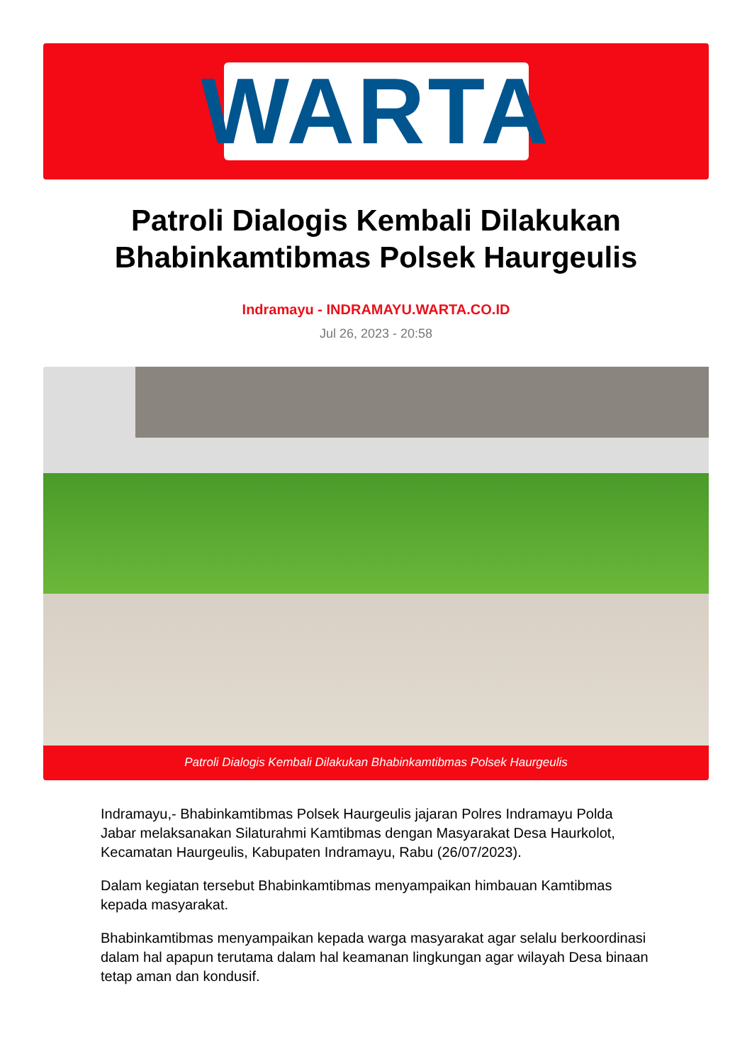WARTA
Patroli Dialogis Kembali Dilakukan
Bhabinkamtibmas Polsek Haurgeulis
Indramayu - INDRAMAYU.WARTA.CO.ID
Jul 26, 2023 - 20:58
Patroli Dialogis Kembali Dilakukan Bhabinkamtibmas Polsek Haurgeulis
Indramayu,- Bhabinkamtibmas Polsek Haurgeulis jajaran Polres Indramayu Polda Jabar melaksanakan Silaturahmi Kamtibmas dengan Masyarakat Desa Haurkolot, Kecamatan Haurgeulis, Kabupaten Indramayu, Rabu (26/07/2023).
Dalam kegiatan tersebut Bhabinkamtibmas menyampaikan himbauan Kamtibmas kepada masyarakat.
Bhabinkamtibmas menyampaikan kepada warga masyarakat agar selalu berkoordinasi dalam hal apapun terutama dalam hal keamanan lingkungan agar wilayah Desa binaan tetap aman dan kondusif.